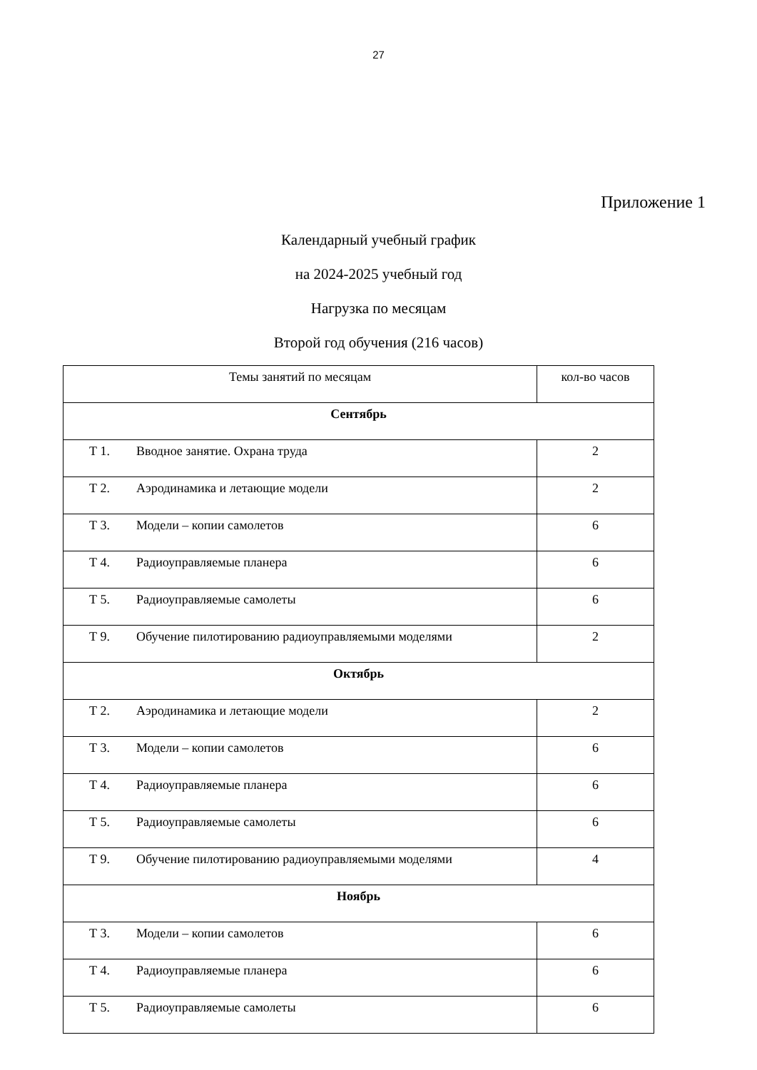27
Приложение 1
Календарный учебный график
на 2024-2025 учебный год
Нагрузка по месяцам
Второй год обучения (216 часов)
| Темы занятий по месяцам | кол-во часов |
| Сентябрь | |
| Т 1. Вводное занятие. Охрана труда | 2 |
| Т 2. Аэродинамика и летающие модели | 2 |
| Т 3. Модели – копии самолетов | 6 |
| Т 4. Радиоуправляемые планера | 6 |
| Т 5. Радиоуправляемые самолеты | 6 |
| Т 9. Обучение пилотированию радиоуправляемыми моделями | 2 |
| Октябрь | |
| Т 2. Аэродинамика и летающие модели | 2 |
| Т 3. Модели – копии самолетов | 6 |
| Т 4. Радиоуправляемые планера | 6 |
| Т 5. Радиоуправляемые самолеты | 6 |
| Т 9. Обучение пилотированию радиоуправляемыми моделями | 4 |
| Ноябрь | |
| Т 3. Модели – копии самолетов | 6 |
| Т 4. Радиоуправляемые планера | 6 |
| Т 5. Радиоуправляемые самолеты | 6 |